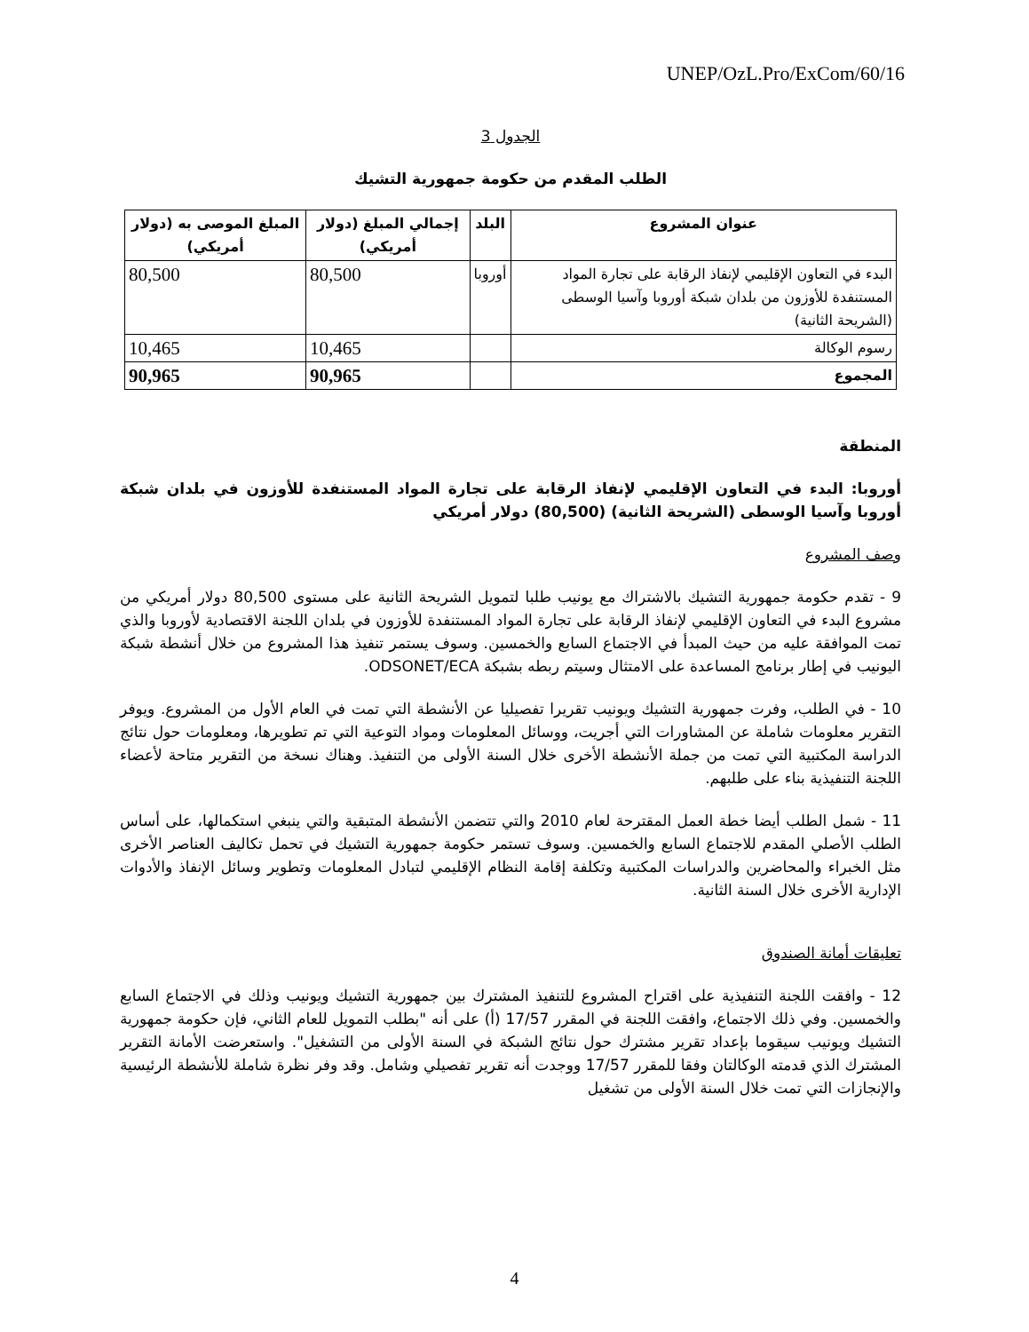UNEP/OzL.Pro/ExCom/60/16
الجدول 3
الطلب المقدم من حكومة جمهورية التشيك
| عنوان المشروع | البلد | إجمالي المبلغ (دولار أمريكي) | المبلغ الموصى به (دولار أمريكي) |
| --- | --- | --- | --- |
| البدء في التعاون الإقليمي لإنفاذ الرقابة على تجارة المواد المستنفدة للأوزون من بلدان شبكة أوروبا وآسيا الوسطى (الشريحة الثانية) | أوروبا | 80,500 | 80,500 |
| رسوم الوكالة | | 10,465 | 10,465 |
| المجموع | | 90,965 | 90,965 |
المنطقة
أوروبا: البدء في التعاون الإقليمي لإنفاذ الرقابة على تجارة المواد المستنفدة للأوزون في بلدان شبكة أوروبا وآسيا الوسطى (الشريحة الثانية) (80,500) دولار أمريكي
وصف المشروع
9 - تقدم حكومة جمهورية التشيك بالاشتراك مع يونيب طلبا لتمويل الشريحة الثانية على مستوى 80,500 دولار أمريكي من مشروع البدء في التعاون الإقليمي لإنفاذ الرقابة على تجارة المواد المستنفدة للأوزون في بلدان اللجنة الاقتصادية لأوروبا والذي تمت الموافقة عليه من حيث المبدأ في الاجتماع السابع والخمسين. وسوف يستمر تنفيذ هذا المشروع من خلال أنشطة شبكة اليونيب في إطار برنامج المساعدة على الامتثال وسيتم ربطه بشبكة ODSONET/ECA.
10 - في الطلب، وفرت جمهورية التشيك ويونيب تقريرا تفصيليا عن الأنشطة التي تمت في العام الأول من المشروع. ويوفر التقرير معلومات شاملة عن المشاورات التي أجريت، ووسائل المعلومات ومواد التوعية التي تم تطويرها، ومعلومات حول نتائج الدراسة المكتبية التي تمت من جملة الأنشطة الأخرى خلال السنة الأولى من التنفيذ. وهناك نسخة من التقرير متاحة لأعضاء اللجنة التنفيذية بناء على طلبهم.
11 - شمل الطلب أيضا خطة العمل المقترحة لعام 2010 والتي تتضمن الأنشطة المتبقية والتي ينبغي استكمالها، على أساس الطلب الأصلي المقدم للاجتماع السابع والخمسين. وسوف تستمر حكومة جمهورية التشيك في تحمل تكاليف العناصر الأخرى مثل الخبراء والمحاضرين والدراسات المكتبية وتكلفة إقامة النظام الإقليمي لتبادل المعلومات وتطوير وسائل الإنفاذ والأدوات الإدارية الأخرى خلال السنة الثانية.
تعليقات أمانة الصندوق
12 - وافقت اللجنة التنفيذية على اقتراح المشروع للتنفيذ المشترك بين جمهورية التشيك ويونيب وذلك في الاجتماع السابع والخمسين. وفي ذلك الاجتماع، وافقت اللجنة في المقرر 17/57 (أ) على أنه "بطلب التمويل للعام الثاني، فإن حكومة جمهورية التشيك ويونيب سيقوما بإعداد تقرير مشترك حول نتائج الشبكة في السنة الأولى من التشغيل". واستعرضت الأمانة التقرير المشترك الذي قدمته الوكالتان وفقا للمقرر 17/57 ووجدت أنه تقرير تفصيلي وشامل. وقد وفر نظرة شاملة للأنشطة الرئيسية والإنجازات التي تمت خلال السنة الأولى من تشغيل
4